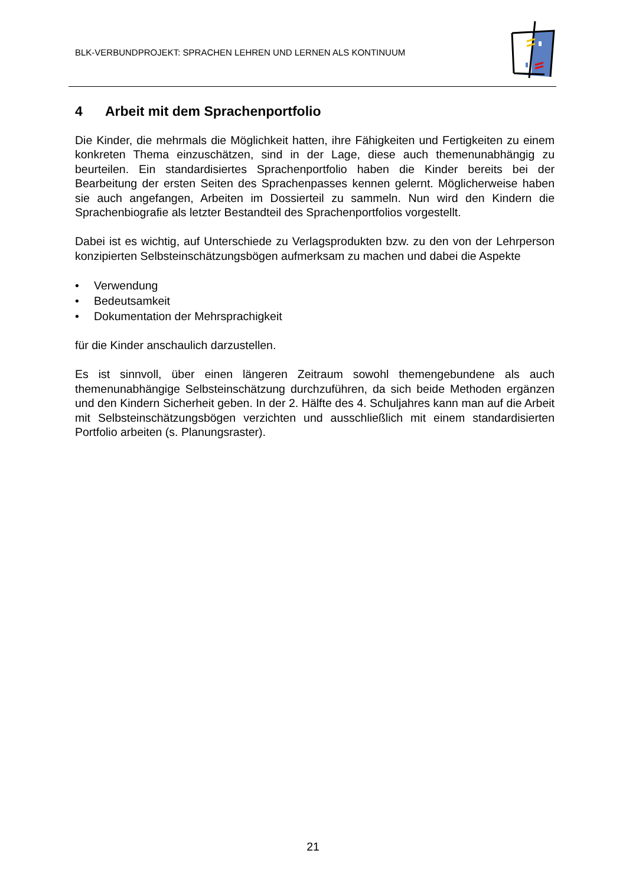BLK-VERBUNDPROJEKT: SPRACHEN LEHREN UND LERNEN ALS KONTINUUM
4 Arbeit mit dem Sprachenportfolio
Die Kinder, die mehrmals die Möglichkeit hatten, ihre Fähigkeiten und Fertigkeiten zu einem konkreten Thema einzuschätzen, sind in der Lage, diese auch themenunab­hängig zu beurteilen. Ein standardisiertes Sprachenportfolio haben die Kinder bereits bei der Bearbeitung der ersten Seiten des Sprachenpasses kennen gelernt. Mögli­cherweise haben sie auch angefangen, Arbeiten im Dossierteil zu sammeln. Nun wird den Kindern die Sprachenbiografie als letzter Bestandteil des Sprachenportfoli­os vorgestellt.
Dabei ist es wichtig, auf Unterschiede zu Verlagsprodukten bzw. zu den von der Lehrperson konzipierten Selbsteinschätzungsbögen aufmerksam zu machen und dabei die Aspekte
• Verwendung
• Bedeutsamkeit
• Dokumentation der Mehrsprachigkeit
für die Kinder anschaulich darzustellen.
Es ist sinnvoll, über einen längeren Zeitraum sowohl themengebundene als auch themenunabhängige Selbsteinschätzung durchzuführen, da sich beide Methoden ergänzen und den Kindern Sicherheit geben. In der 2. Hälfte des 4. Schuljahres kann man auf die Arbeit mit Selbsteinschätzungsbögen verzichten und ausschließlich mit einem standardisierten Portfolio arbeiten (s. Planungsraster).
21